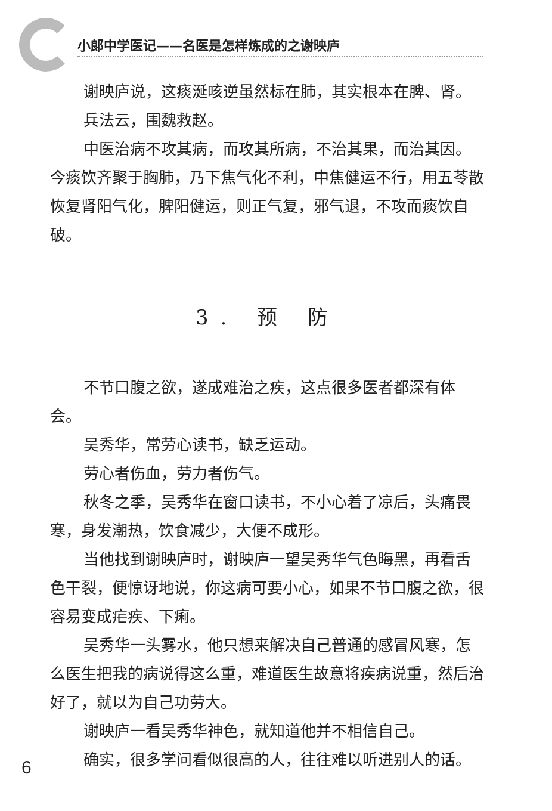小郎中学医记——名医是怎样炼成的之谢映庐
谢映庐说，这痰涎咳逆虽然标在肺，其实根本在脾、肾。
兵法云，围魏救赵。
中医治病不攻其病，而攻其所病，不治其果，而治其因。今痰饮齐聚于胸肺，乃下焦气化不利，中焦健运不行，用五苓散恢复肾阳气化，脾阳健运，则正气复，邪气退，不攻而痰饮自破。
3. 预 防
不节口腹之欲，遂成难治之疾，这点很多医者都深有体会。
吴秀华，常劳心读书，缺乏运动。
劳心者伤血，劳力者伤气。
秋冬之季，吴秀华在窗口读书，不小心着了凉后，头痛畏寒，身发潮热，饮食减少，大便不成形。
当他找到谢映庐时，谢映庐一望吴秀华气色晦黑，再看舌色干裂，便惊讶地说，你这病可要小心，如果不节口腹之欲，很容易变成疟疾、下痢。
吴秀华一头雾水，他只想来解决自己普通的感冒风寒，怎么医生把我的病说得这么重，难道医生故意将疾病说重，然后治好了，就以为自己功劳大。
谢映庐一看吴秀华神色，就知道他并不相信自己。
确实，很多学问看似很高的人，往往难以听进别人的话。
6